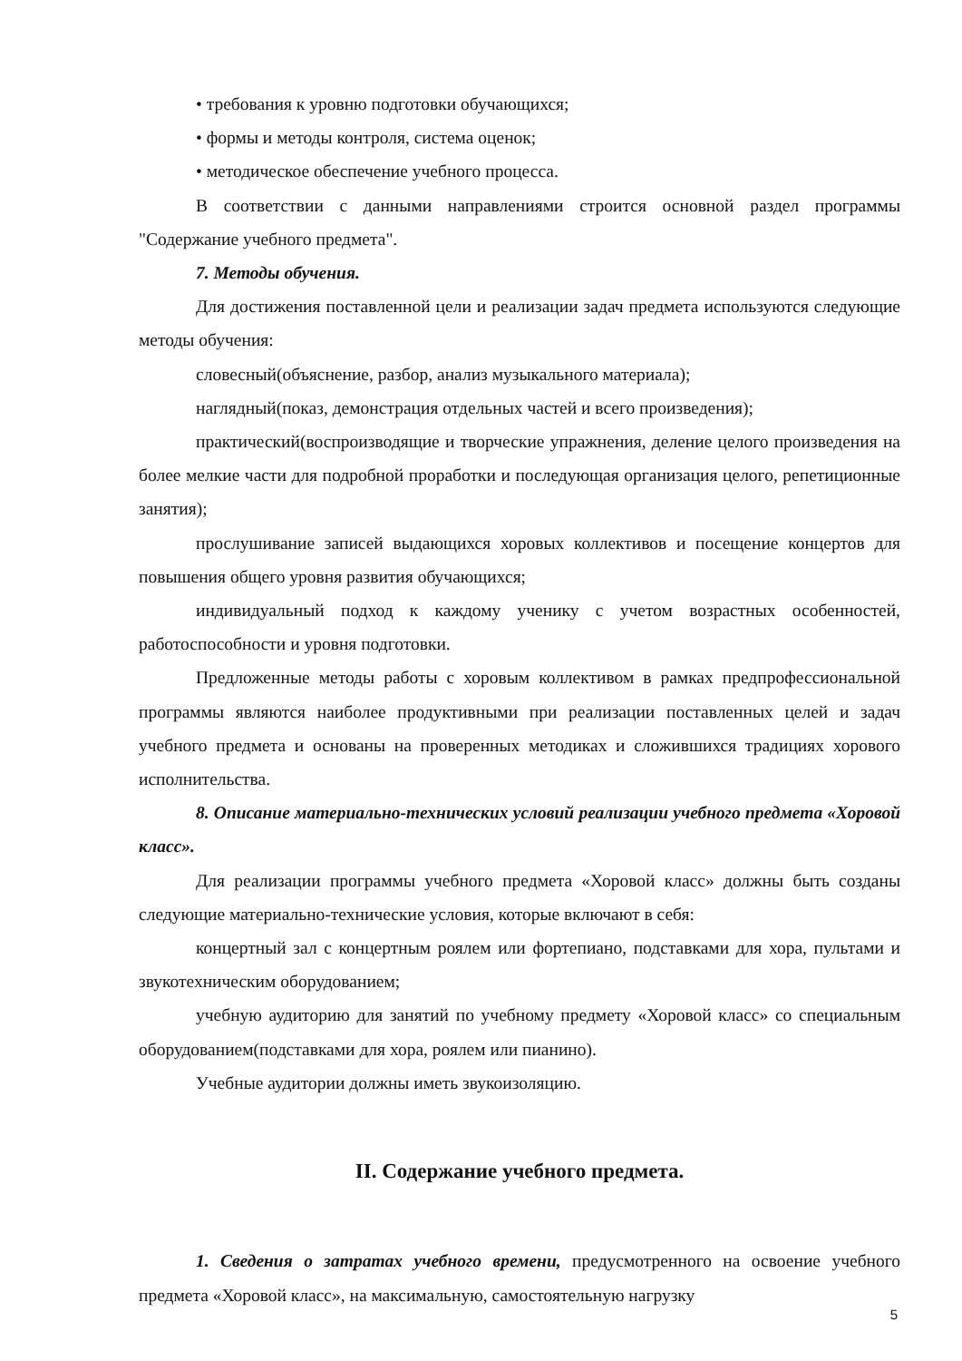• требования к уровню подготовки обучающихся;
• формы и методы контроля, система оценок;
• методическое обеспечение учебного процесса.
В соответствии с данными направлениями строится основной раздел программы "Содержание учебного предмета".
7. Методы обучения.
Для достижения поставленной цели и реализации задач предмета используются следующие методы обучения:
словесный(объяснение, разбор, анализ музыкального материала);
наглядный(показ, демонстрация отдельных частей и всего произведения);
практический(воспроизводящие и творческие упражнения, деление целого произведения на более мелкие части для подробной проработки и последующая организация целого, репетиционные занятия);
прослушивание записей выдающихся хоровых коллективов и посещение концертов для повышения общего уровня развития обучающихся;
индивидуальный подход к каждому ученику с учетом возрастных особенностей, работоспособности и уровня подготовки.
Предложенные методы работы с хоровым коллективом в рамках предпрофессиональной программы являются наиболее продуктивными при реализации поставленных целей и задач учебного предмета и основаны на проверенных методиках и сложившихся традициях хорового исполнительства.
8. Описание материально-технических условий реализации учебного предмета «Хоровой класс».
Для реализации программы учебного предмета «Хоровой класс» должны быть созданы следующие материально-технические условия, которые включают в себя:
концертный зал с концертным роялем или фортепиано, подставками для хора, пультами и звукотехническим оборудованием;
учебную аудиторию для занятий по учебному предмету «Хоровой класс» со специальным оборудованием(подставками для хора, роялем или пианино).
Учебные аудитории должны иметь звукоизоляцию.
II. Содержание учебного предмета.
1. Сведения о затратах учебного времени, предусмотренного на освоение учебного предмета «Хоровой класс», на максимальную, самостоятельную нагрузку
5